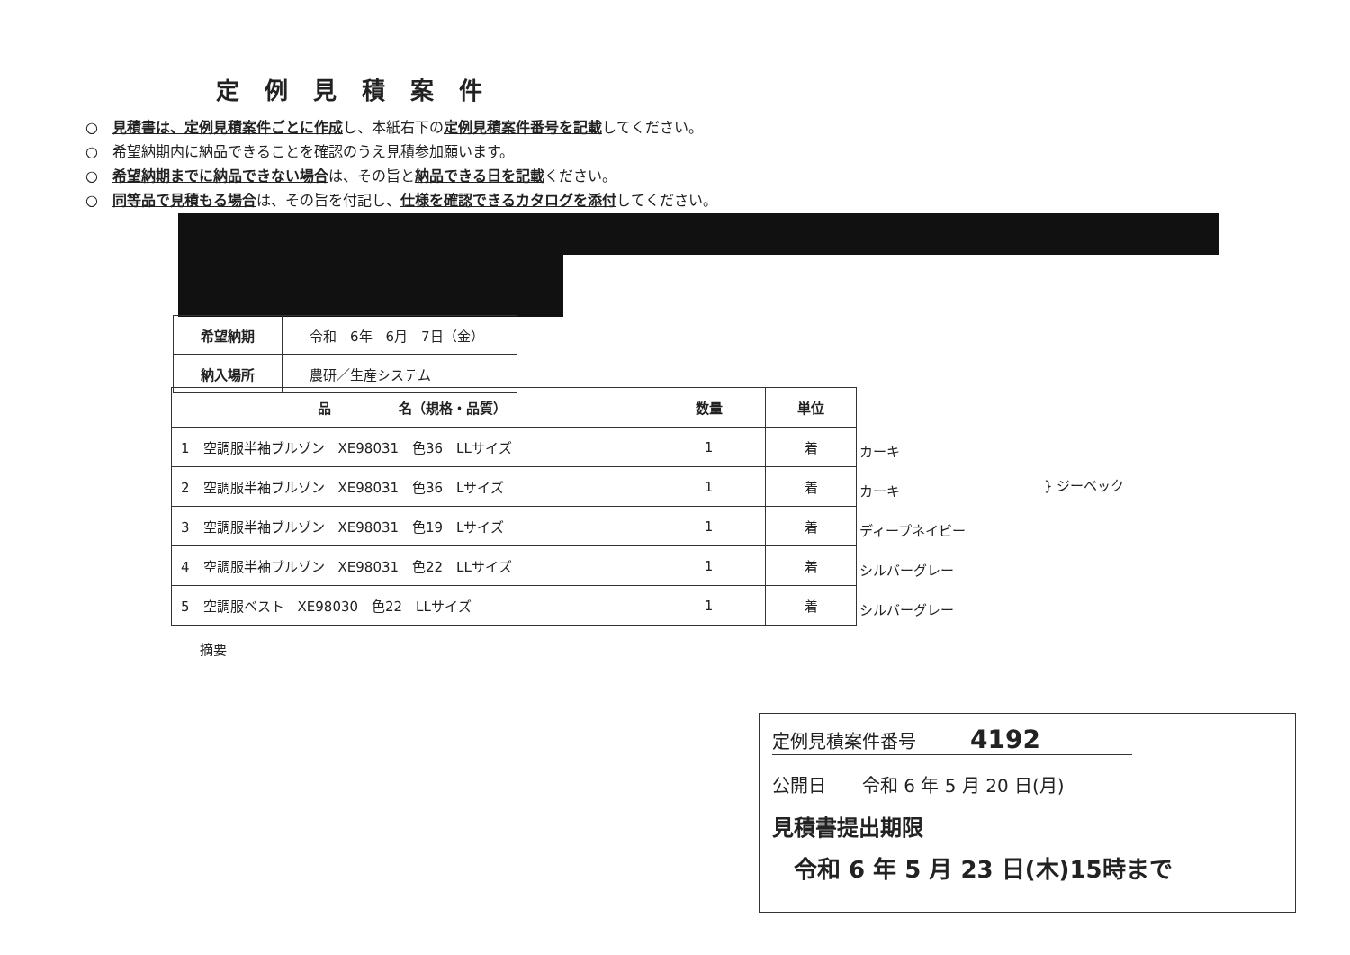定例見積案件
○　見積書は、定例見積案件ごとに作成し、本紙右下の定例見積案件番号を記載してください。
○　希望納期内に納品できることを確認のうえ見積参加願います。
○　希望納期までに納品できない場合は、その旨と納品できる日を記載ください。
○　同等品で見積もる場合は、その旨を付記し、仕様を確認できるカタログを添付してください。
| 希望納期 | 令和 6年 6月 7日（金） |
| 納入場所 | 農研／生産システム |
| 品 名（規格・品質） | 数量 | 単位 |
| --- | --- | --- |
| 1 空調服半袖ブルゾン XE98031 色36 LLサイズ | 1 | 着 |
| 2 空調服半袖ブルゾン XE98031 色36 Lサイズ | 1 | 着 |
| 3 空調服半袖ブルゾン XE98031 色19 Lサイズ | 1 | 着 |
| 4 空調服半袖ブルゾン XE98031 色22 LLサイズ | 1 | 着 |
| 5 空調服ベスト XE98030 色22 LLサイズ | 1 | 着 |
摘要
カーキ
カーキ
ディープネイビー
シルバーグレー
シルバーグレー
} ジーベック
定例見積案件番号　　　4192
公開日　　令和 6 年 5 月 20 日(月)
見積書提出期限
令和 6 年 5 月 23 日(木)15時まで